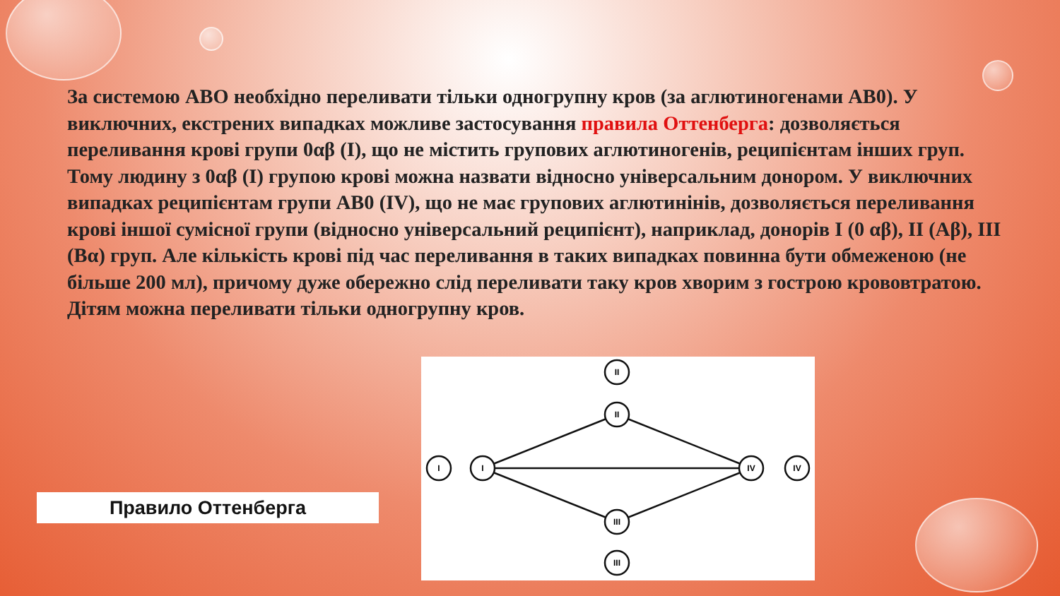За системою АВО необхідно переливати тільки одногрупну кров (за аглютиногенами АВ0). У виключних, екстрених випадках можливе застосування правила Оттенберга: дозволяється переливання крові групи 0αβ (І), що не містить групових аглютиногенів, реципієнтам інших груп. Тому людину з 0αβ (І) групою крові можна назвати відносно універсальним донором. У виключних випадках реципієнтам групи АВ0 (ІV), що не має групових аглютинінів, дозволяється переливання крові іншої сумісної групи (відносно універсальний реципієнт), наприклад, донорів І (0 αβ), ІІ (Аβ), ІІІ (Вα) груп. Але кількість крові під час переливання в таких випадках повинна бути обмеженою (не більше 200 мл), причому дуже обережно слід переливати таку кров хворим з гострою крововтратою. Дітям можна переливати тільки одногрупну кров.
Правило Оттенберга
I
I
II
II
IV
IV
III
III